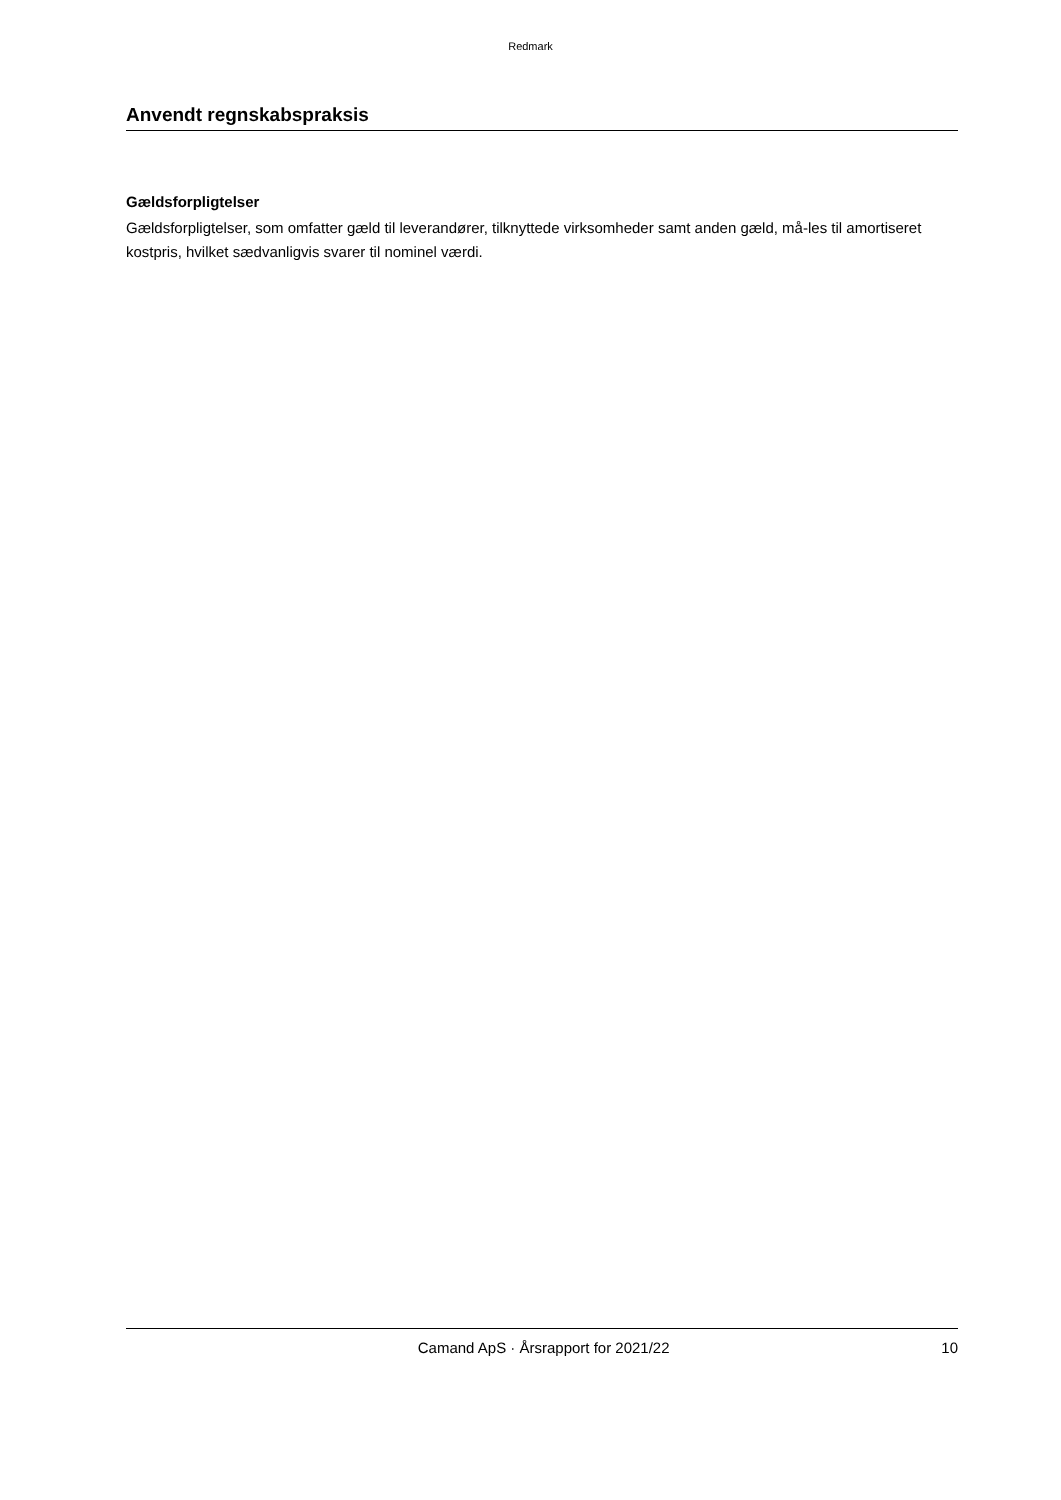Redmark
Anvendt regnskabspraksis
Gældsforpligtelser
Gældsforpligtelser, som omfatter gæld til leverandører, tilknyttede virksomheder samt anden gæld, må-les til amortiseret kostpris, hvilket sædvanligvis svarer til nominel værdi.
Camand ApS · Årsrapport for 2021/22 10